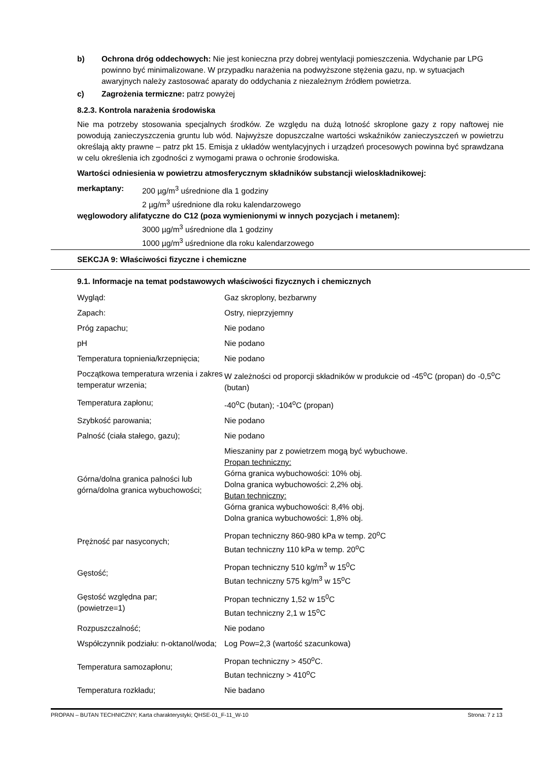b) Ochrona dróg oddechowych: Nie jest konieczna przy dobrej wentylacji pomieszczenia. Wdychanie par LPG powinno być minimalizowane. W przypadku narażenia na podwyższone stężenia gazu, np. w sytuacjach awaryjnych należy zastosować aparaty do oddychania z niezależnym źródłem powietrza.
c) Zagrożenia termiczne: patrz powyżej
8.2.3. Kontrola narażenia środowiska
Nie ma potrzeby stosowania specjalnych środków. Ze względu na dużą lotność skroplone gazy z ropy naftowej nie powodują zanieczyszczenia gruntu lub wód. Najwyższe dopuszczalne wartości wskaźników zanieczyszczeń w powietrzu określają akty prawne – patrz pkt 15. Emisja z układów wentylacyjnych i urządzeń procesowych powinna być sprawdzana w celu określenia ich zgodności z wymogami prawa o ochronie środowiska.
Wartości odniesienia w powietrzu atmosferycznym składników substancji wieloskładnikowej:
merkaptany: 200 µg/m<sup>3</sup> uśrednione dla 1 godziny
2 µg/m<sup>3</sup> uśrednione dla roku kalendarzowego
węglowodory alifatyczne do C12 (poza wymienionymi w innych pozycjach i metanem):
3000 µg/m<sup>3</sup> uśrednione dla 1 godziny
1000 µg/m<sup>3</sup> uśrednione dla roku kalendarzowego
SEKCJA 9: Właściwości fizyczne i chemiczne
9.1. Informacje na temat podstawowych właściwości fizycznych i chemicznych
| Wygląd: | Gaz skroplony, bezbarwny |
| Zapach: | Ostry, nieprzyjemny |
| Próg zapachu; | Nie podano |
| pH | Nie podano |
| Temperatura topnienia/krzepnięcia; | Nie podano |
| Początkowa temperatura wrzenia i zakres temperatur wrzenia; | W zależności od proporcji składników w produkcie od -45<sup>o</sup>C (propan) do -0,5<sup>o</sup>C (butan) |
| Temperatura zapłonu; | -40<sup>o</sup>C (butan); -104<sup>o</sup>C (propan) |
| Szybkość parowania; | Nie podano |
| Palność (ciała stałego, gazu); | Nie podano |
| Górna/dolna granica palności lub górna/dolna granica wybuchowości; | Mieszaniny par z powietrzem mogą być wybuchowe. Propan techniczny: Górna granica wybuchowości: 10% obj. Dolna granica wybuchowości: 2,2% obj. Butan techniczny: Górna granica wybuchowości: 8,4% obj. Dolna granica wybuchowości: 1,8% obj. |
| Prężność par nasyconych; | Propan techniczny 860-980 kPa w temp. 20<sup>o</sup>C Butan techniczny 110 kPa w temp. 20<sup>o</sup>C |
| Gęstość; | Propan techniczny 510 kg/m<sup>3</sup> w 15<sup>0</sup>C Butan techniczny 575 kg/m<sup>3</sup> w 15<sup>o</sup>C |
| Gęstość względna par; (powietrze=1) | Propan techniczny 1,52 w 15<sup>0</sup>C Butan techniczny 2,1 w 15<sup>o</sup>C |
| Rozpuszczalność; | Nie podano |
| Współczynnik podziału: n-oktanol/woda; | Log Pow=2,3 (wartość szacunkowa) |
| Temperatura samozapłonu; | Propan techniczny > 450<sup>o</sup>C. Butan techniczny > 410<sup>o</sup>C |
| Temperatura rozkładu; | Nie badano |
PROPAN – BUTAN TECHNICZNY; Karta charakterystyki; QHSE-01_F-11_W-10 Strona: 7 z 13